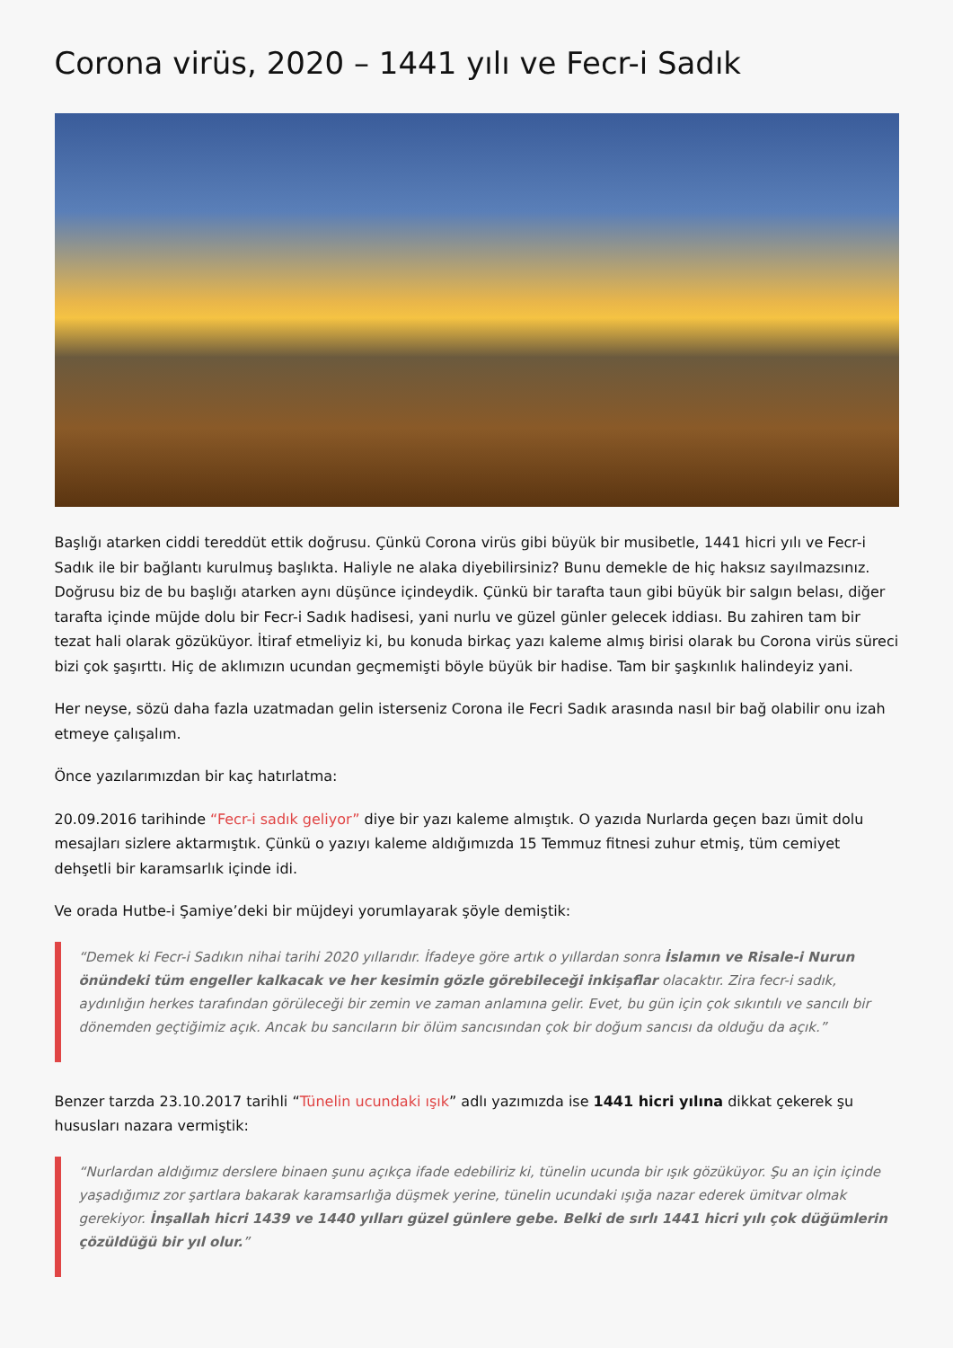Corona virüs, 2020 – 1441 yılı ve Fecr-i Sadık
Başlığı atarken ciddi tereddüt ettik doğrusu. Çünkü Corona virüs gibi büyük bir musibetle, 1441 hicri yılı ve Fecr-i Sadık ile bir bağlantı kurulmuş başlıkta. Haliyle ne alaka diyebilirsiniz? Bunu demekle de hiç haksız sayılmazsınız. Doğrusu biz de bu başlığı atarken aynı düşünce içindeydik. Çünkü bir tarafta taun gibi büyük bir salgın belası, diğer tarafta içinde müjde dolu bir Fecr-i Sadık hadisesi, yani nurlu ve güzel günler gelecek iddiası. Bu zahiren tam bir tezat hali olarak gözüküyor. İtiraf etmeliyiz ki, bu konuda birkaç yazı kaleme almış birisi olarak bu Corona virüs süreci bizi çok şaşırttı. Hiç de aklımızın ucundan geçmemişti böyle büyük bir hadise. Tam bir şaşkınlık halindeyiz yani.
Her neyse, sözü daha fazla uzatmadan gelin isterseniz Corona ile Fecri Sadık arasında nasıl bir bağ olabilir onu izah etmeye çalışalım.
Önce yazılarımızdan bir kaç hatırlatma:
20.09.2016 tarihinde “Fecr-i sadık geliyor” diye bir yazı kaleme almıştık. O yazıda Nurlarda geçen bazı ümit dolu mesajları sizlere aktarmıştık. Çünkü o yazıyı kaleme aldığımızda 15 Temmuz fitnesi zuhur etmiş, tüm cemiyet dehşetli bir karamsarlık içinde idi.
Ve orada Hutbe-i Şamiye’deki bir müjdeyi yorumlayarak şöyle demiştik:
“Demek ki Fecr-i Sadıkın nihai tarihi 2020 yıllarıdır. İfadeye göre artık o yıllardan sonra İslamın ve Risale-i Nurun önündeki tüm engeller kalkacak ve her kesimin gözle görebileceği inkişaflar olacaktır. Zira fecr-i sadık, aydınlığın herkes tarafından görüleceği bir zemin ve zaman anlamına gelir. Evet, bu gün için çok sıkıntılı ve sancılı bir dönemden geçtiğimiz açık. Ancak bu sancıların bir ölüm sancısından çok bir doğum sancısı da olduğu da açık.”
Benzer tarzda 23.10.2017 tarihli “Tünelin ucundaki ışık” adlı yazımızda ise 1441 hicri yılına dikkat çekerek şu hususları nazara vermiştik:
“Nurlardan aldığımız derslere binaen şunu açıkça ifade edebiliriz ki, tünelin ucunda bir ışık gözüküyor. Şu an için içinde yaşadığımız zor şartlara bakarak karamsarlığa düşmek yerine, tünelin ucundaki ışığa nazar ederek ümitvar olmak gerekiyor. İnşallah hicri 1439 ve 1440 yılları güzel günlere gebe. Belki de sırlı 1441 hicri yılı çok düğümlerin çözüldüğü bir yıl olur.”